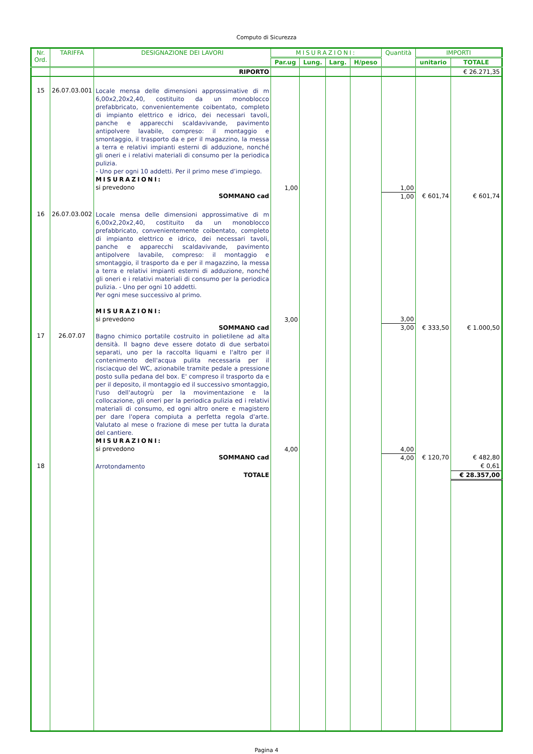Computo di Sicurezza
| Nr. Ord. | TARIFFA | DESIGNAZIONE DEI LAVORI | MISURAZIONI: | | | | Quantità | IMPORTI | |
| --- | --- | --- | --- | --- | --- | --- | --- | --- | --- |
| | | | Par.ug | Lung. | Larg. | H/peso | | unitario | TOTALE |
| | | RIPORTO | | | | | | | € 26.271,35 |
| 15 | 26.07.03.001 | Locale mensa delle dimensioni approssimative di m 6,00x2,20x2,40, costituito da un monoblocco prefabbricato, convenientemente coibentato, completo di impianto elettrico e idrico, dei necessari tavoli, panche e apparecchi scaldavivande, pavimento antipolvere lavabile, compreso: il montaggio e smontaggio, il trasporto da e per il magazzino, la messa a terra e relativi impianti esterni di adduzione, nonché gli oneri e i relativi materiali di consumo per la periodica pulizia. - Uno per ogni 10 addetti. Per il primo mese d’impiego. MISURAZIONI: si prevedono | 1,00 | | | | 1,00 | | |
| | | SOMMANO cad | | | | | 1,00 | € 601,74 | € 601,74 |
| 16 | 26.07.03.002 | Locale mensa delle dimensioni approssimative di m 6,00x2,20x2,40, costituito da un monoblocco prefabbricato, convenientemente coibentato, completo di impianto elettrico e idrico, dei necessari tavoli, panche e apparecchi scaldavivande, pavimento antipolvere lavabile, compreso: il montaggio e smontaggio, il trasporto da e per il magazzino, la messa a terra e relativi impianti esterni di adduzione, nonché gli oneri e i relativi materiali di consumo per la periodica pulizia. - Uno per ogni 10 addetti. Per ogni mese successivo al primo. MISURAZIONI: si prevedono | 3,00 | | | | 3,00 | | |
| | | SOMMANO cad | | | | | 3,00 | € 333,50 | € 1.000,50 |
| 17 | 26.07.07 | Bagno chimico portatile costruito in polietilene ad alta densità. Il bagno deve essere dotato di due serbatoi separati, uno per la raccolta liquami e l'altro per il contenimento dell'acqua pulita necessaria per il risciacquo del WC, azionabile tramite pedale a pressione posto sulla pedana del box. E' compreso il trasporto da e per il deposito, il montaggio ed il successivo smontaggio, l'uso dell'autogrù per la movimentazione e la collocazione, gli oneri per la periodica pulizia ed i relativi materiali di consumo, ed ogni altro onere e magistero per dare l'opera compiuta a perfetta regola d'arte. Valutato al mese o frazione di mese per tutta la durata del cantiere. MISURAZIONI: si prevedono | 4,00 | | | | 4,00 | | |
| | | SOMMANO cad | | | | | 4,00 | € 120,70 | € 482,80 |
| 18 | | Arrotondamento | | | | | | | € 0,61 |
| | | TOTALE | | | | | | | € 28.357,00 |
Pagina 4